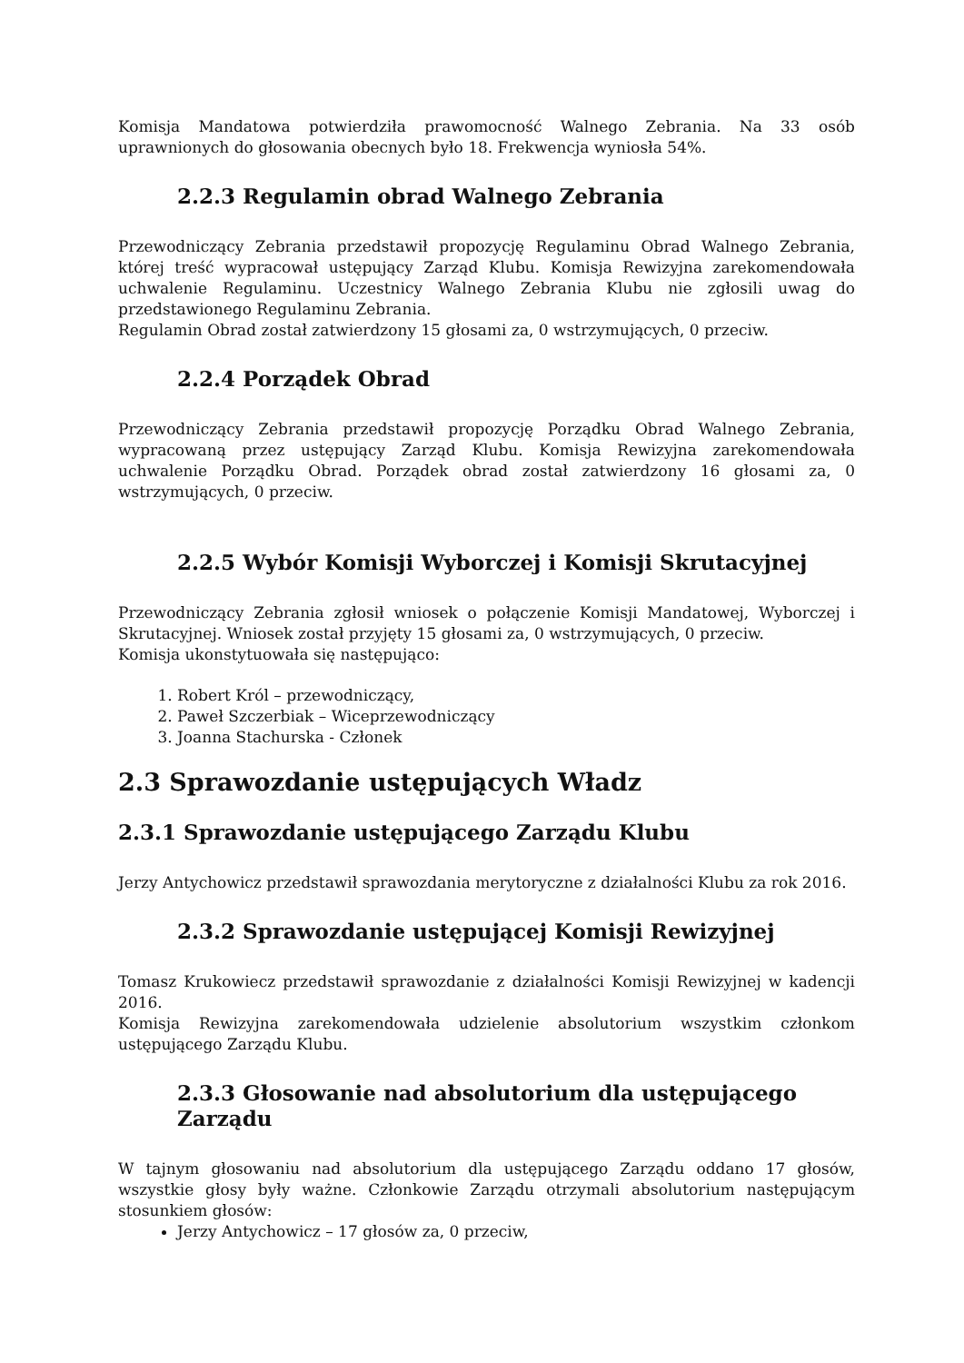Komisja Mandatowa potwierdziła prawomocność Walnego Zebrania. Na 33 osób uprawnionych do głosowania obecnych było 18. Frekwencja wyniosła 54%.
2.2.3 Regulamin obrad Walnego Zebrania
Przewodniczący Zebrania przedstawił propozycję Regulaminu Obrad Walnego Zebrania, której treść wypracował ustępujący Zarząd Klubu. Komisja Rewizyjna zarekomendowała uchwalenie Regulaminu. Uczestnicy Walnego Zebrania Klubu nie zgłosili uwag do przedstawionego Regulaminu Zebrania.
Regulamin Obrad został zatwierdzony 15 głosami za, 0 wstrzymujących, 0 przeciw.
2.2.4 Porządek Obrad
Przewodniczący Zebrania przedstawił propozycję Porządku Obrad Walnego Zebrania, wypracowaną przez ustępujący Zarząd Klubu. Komisja Rewizyjna zarekomendowała uchwalenie Porządku Obrad. Porządek obrad został zatwierdzony 16 głosami za, 0 wstrzymujących, 0 przeciw.
2.2.5 Wybór Komisji Wyborczej i Komisji Skrutacyjnej
Przewodniczący Zebrania zgłosił wniosek o połączenie Komisji Mandatowej, Wyborczej i Skrutacyjnej. Wniosek został przyjęty 15 głosami za, 0 wstrzymujących, 0 przeciw.
Komisja ukonstytuowała się następująco:
1. Robert Król – przewodniczący,
2. Paweł Szczerbiak – Wiceprzewodniczący
3. Joanna Stachurska - Członek
2.3 Sprawozdanie ustępujących Władz
2.3.1 Sprawozdanie ustępującego Zarządu Klubu
Jerzy Antychowicz przedstawił sprawozdania merytoryczne z działalności Klubu za rok 2016.
2.3.2 Sprawozdanie ustępującej Komisji Rewizyjnej
Tomasz Krukowiecz przedstawił sprawozdanie z działalności Komisji Rewizyjnej w kadencji 2016.
Komisja Rewizyjna zarekomendowała udzielenie absolutorium wszystkim członkom ustępującego Zarządu Klubu.
2.3.3 Głosowanie nad absolutorium dla ustępującego Zarządu
W tajnym głosowaniu nad absolutorium dla ustępującego Zarządu oddano 17 głosów, wszystkie głosy były ważne. Członkowie Zarządu otrzymali absolutorium następującym stosunkiem głosów:
Jerzy Antychowicz – 17 głosów za, 0 przeciw,